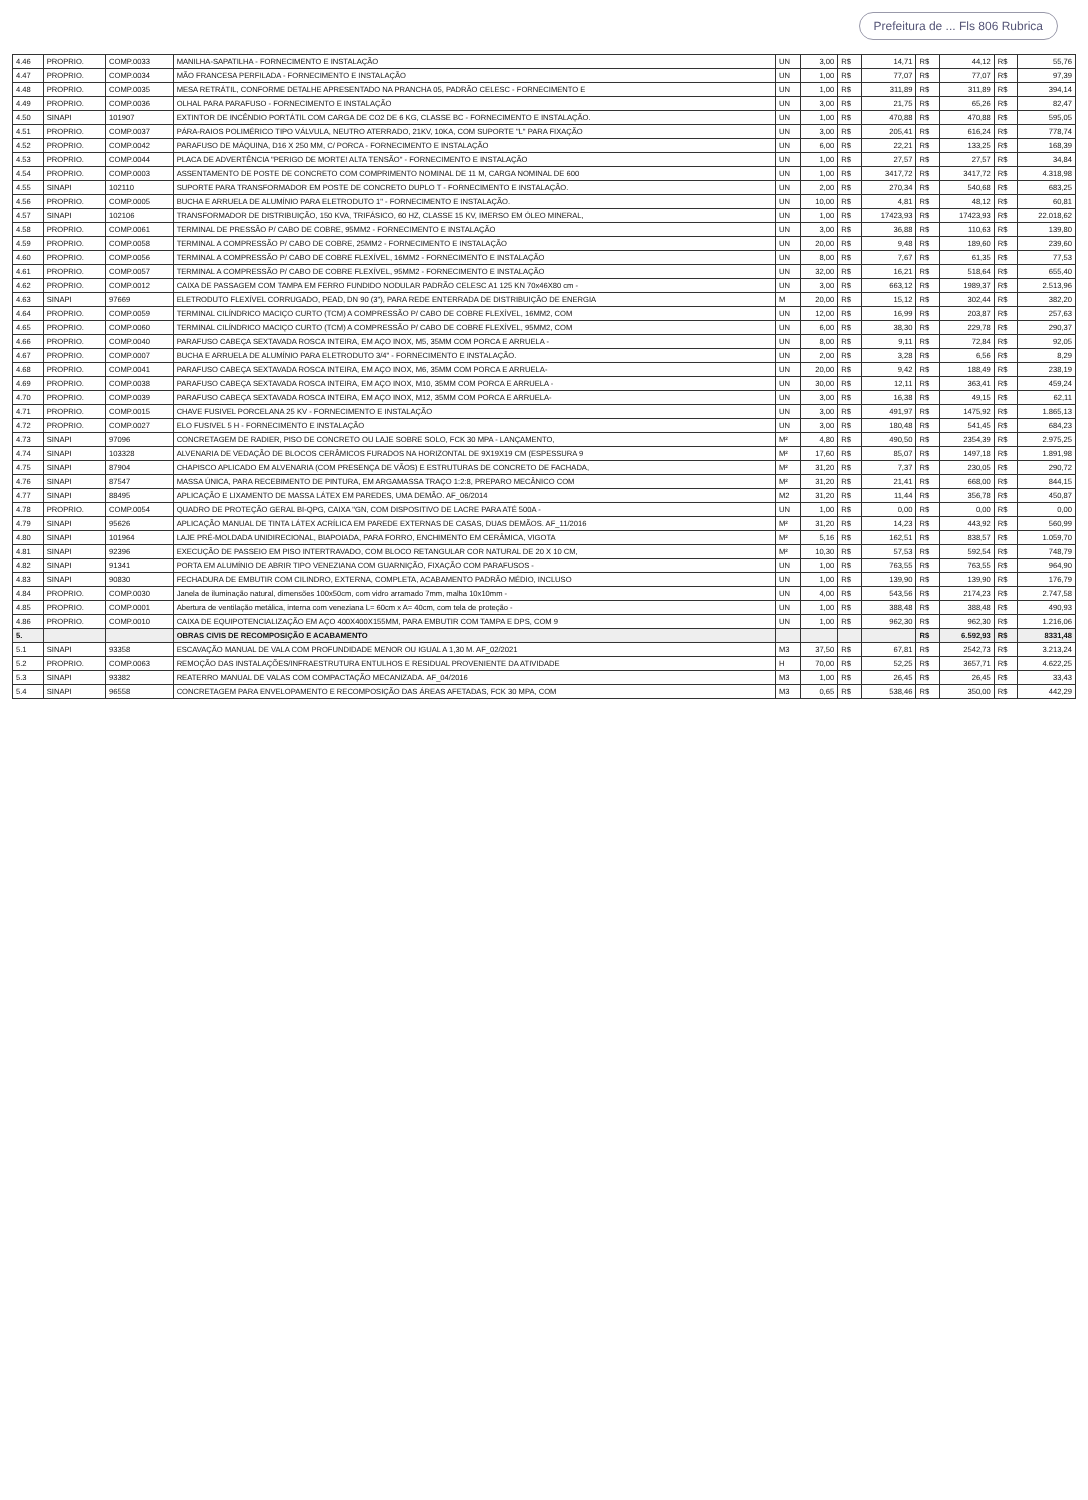Prefeitura de ... Fls 806 Rubrica
| 4.46 | PROPRIO. | COMP.0033 | MANILHA-SAPATILHA - FORNECIMENTO E INSTALAÇÃO | UN | 3,00 | R$ | 14,71 | R$ | 44,12 | R$ | 55,76 |
| 4.47 | PROPRIO. | COMP.0034 | MÃO FRANCESA PERFILADA - FORNECIMENTO E INSTALAÇÃO | UN | 1,00 | R$ | 77,07 | R$ | 77,07 | R$ | 97,39 |
| 4.48 | PROPRIO. | COMP.0035 | MESA RETRÁTIL, CONFORME DETALHE APRESENTADO NA PRANCHA 05, PADRÃO CELESC - FORNECIMENTO E | UN | 1,00 | R$ | 311,89 | R$ | 311,89 | R$ | 394,14 |
| 4.49 | PROPRIO. | COMP.0036 | OLHAL PARA PARAFUSO - FORNECIMENTO E INSTALAÇÃO | UN | 3,00 | R$ | 21,75 | R$ | 65,26 | R$ | 82,47 |
| 4.50 | SINAPI | 101907 | EXTINTOR DE INCÊNDIO PORTÁTIL COM CARGA DE CO2 DE 6 KG, CLASSE BC - FORNECIMENTO E INSTALAÇÃO. | UN | 1,00 | R$ | 470,88 | R$ | 470,88 | R$ | 595,05 |
| 4.51 | PROPRIO. | COMP.0037 | PÁRA-RAIOS POLIMÉRICO TIPO VÁLVULA, NEUTRO ATERRADO, 21KV, 10KA, COM SUPORTE "L" PARA FIXAÇÃO | UN | 3,00 | R$ | 205,41 | R$ | 616,24 | R$ | 778,74 |
| 4.52 | PROPRIO. | COMP.0042 | PARAFUSO DE MÁQUINA, D16 X 250 MM, C/ PORCA - FORNECIMENTO E INSTALAÇÃO | UN | 6,00 | R$ | 22,21 | R$ | 133,25 | R$ | 168,39 |
| 4.53 | PROPRIO. | COMP.0044 | PLACA DE ADVERTÊNCIA "PERIGO DE MORTE! ALTA TENSÃO" - FORNECIMENTO E INSTALAÇÃO | UN | 1,00 | R$ | 27,57 | R$ | 27,57 | R$ | 34,84 |
| 4.54 | PROPRIO. | COMP.0003 | ASSENTAMENTO DE POSTE DE CONCRETO COM COMPRIMENTO NOMINAL DE 11 M, CARGA NOMINAL DE 600 | UN | 1,00 | R$ | 3417,72 | R$ | 3417,72 | R$ | 4.318,98 |
| 4.55 | SINAPI | 102110 | SUPORTE PARA TRANSFORMADOR EM POSTE DE CONCRETO DUPLO T - FORNECIMENTO E INSTALAÇÃO. | UN | 2,00 | R$ | 270,34 | R$ | 540,68 | R$ | 683,25 |
| 4.56 | PROPRIO. | COMP.0005 | BUCHA E ARRUELA DE ALUMÍNIO PARA ELETRODUTO 1" - FORNECIMENTO E INSTALAÇÃO. | UN | 10,00 | R$ | 4,81 | R$ | 48,12 | R$ | 60,81 |
| 4.57 | SINAPI | 102106 | TRANSFORMADOR DE DISTRIBUIÇÃO, 150 KVA, TRIFÁSICO, 60 HZ, CLASSE 15 KV, IMERSO EM ÓLEO MINERAL, | UN | 1,00 | R$ | 17423,93 | R$ | 17423,93 | R$ | 22.018,62 |
| 4.58 | PROPRIO. | COMP.0061 | TERMINAL DE PRESSÃO P/ CABO DE COBRE, 95MM2 - FORNECIMENTO E INSTALAÇÃO | UN | 3,00 | R$ | 36,88 | R$ | 110,63 | R$ | 139,80 |
| 4.59 | PROPRIO. | COMP.0058 | TERMINAL A COMPRESSÃO P/ CABO DE COBRE, 25MM2 - FORNECIMENTO E INSTALAÇÃO | UN | 20,00 | R$ | 9,48 | R$ | 189,60 | R$ | 239,60 |
| 4.60 | PROPRIO. | COMP.0056 | TERMINAL A COMPRESSÃO P/ CABO DE COBRE FLEXÍVEL, 16MM2 - FORNECIMENTO E INSTALAÇÃO | UN | 8,00 | R$ | 7,67 | R$ | 61,35 | R$ | 77,53 |
| 4.61 | PROPRIO. | COMP.0057 | TERMINAL A COMPRESSÃO P/ CABO DE COBRE FLEXÍVEL, 95MM2 - FORNECIMENTO E INSTALAÇÃO | UN | 32,00 | R$ | 16,21 | R$ | 518,64 | R$ | 655,40 |
| 4.62 | PROPRIO. | COMP.0012 | CAIXA DE PASSAGEM COM TAMPA EM FERRO FUNDIDO NODULAR PADRÃO CELESC A1 125 KN 70x46X80 cm - | UN | 3,00 | R$ | 663,12 | R$ | 1989,37 | R$ | 2.513,96 |
| 4.63 | SINAPI | 97669 | ELETRODUTO FLEXÍVEL CORRUGADO, PEAD, DN 90 (3"), PARA REDE ENTERRADA DE DISTRIBUIÇÃO DE ENERGIA | M | 20,00 | R$ | 15,12 | R$ | 302,44 | R$ | 382,20 |
| 4.64 | PROPRIO. | COMP.0059 | TERMINAL CILÍNDRICO MACIÇO CURTO (TCM) A COMPRESSÃO P/ CABO DE COBRE FLEXÍVEL, 16MM2, COM | UN | 12,00 | R$ | 16,99 | R$ | 203,87 | R$ | 257,63 |
| 4.65 | PROPRIO. | COMP.0060 | TERMINAL CILÍNDRICO MACIÇO CURTO (TCM) A COMPRESSÃO P/ CABO DE COBRE FLEXÍVEL, 95MM2, COM | UN | 6,00 | R$ | 38,30 | R$ | 229,78 | R$ | 290,37 |
| 4.66 | PROPRIO. | COMP.0040 | PARAFUSO CABEÇA SEXTAVADA ROSCA INTEIRA, EM AÇO INOX, M5, 35MM COM PORCA E ARRUELA - | UN | 8,00 | R$ | 9,11 | R$ | 72,84 | R$ | 92,05 |
| 4.67 | PROPRIO. | COMP.0007 | BUCHA E ARRUELA DE ALUMÍNIO PARA ELETRODUTO 3/4" - FORNECIMENTO E INSTALAÇÃO. | UN | 2,00 | R$ | 3,28 | R$ | 6,56 | R$ | 8,29 |
| 4.68 | PROPRIO. | COMP.0041 | PARAFUSO CABEÇA SEXTAVADA ROSCA INTEIRA, EM AÇO INOX, M6, 35MM COM PORCA E ARRUELA- | UN | 20,00 | R$ | 9,42 | R$ | 188,49 | R$ | 238,19 |
| 4.69 | PROPRIO. | COMP.0038 | PARAFUSO CABEÇA SEXTAVADA ROSCA INTEIRA, EM AÇO INOX, M10, 35MM COM PORCA E ARRUELA - | UN | 30,00 | R$ | 12,11 | R$ | 363,41 | R$ | 459,24 |
| 4.70 | PROPRIO. | COMP.0039 | PARAFUSO CABEÇA SEXTAVADA ROSCA INTEIRA, EM AÇO INOX, M12, 35MM COM PORCA E ARRUELA- | UN | 3,00 | R$ | 16,38 | R$ | 49,15 | R$ | 62,11 |
| 4.71 | PROPRIO. | COMP.0015 | CHAVE FUSIVEL PORCELANA 25 KV - FORNECIMENTO E INSTALAÇÃO | UN | 3,00 | R$ | 491,97 | R$ | 1475,92 | R$ | 1.865,13 |
| 4.72 | PROPRIO. | COMP.0027 | ELO FUSIVEL 5 H - FORNECIMENTO E INSTALAÇÃO | UN | 3,00 | R$ | 180,48 | R$ | 541,45 | R$ | 684,23 |
| 4.73 | SINAPI | 97096 | CONCRETAGEM DE RADIER, PISO DE CONCRETO OU LAJE SOBRE SOLO, FCK 30 MPA - LANÇAMENTO, | M² | 4,80 | R$ | 490,50 | R$ | 2354,39 | R$ | 2.975,25 |
| 4.74 | SINAPI | 103328 | ALVENARIA DE VEDAÇÃO DE BLOCOS CERÂMICOS FURADOS NA HORIZONTAL DE 9X19X19 CM (ESPESSURA 9 | M² | 17,60 | R$ | 85,07 | R$ | 1497,18 | R$ | 1.891,98 |
| 4.75 | SINAPI | 87904 | CHAPISCO APLICADO EM ALVENARIA (COM PRESENÇA DE VÃOS) E ESTRUTURAS DE CONCRETO DE FACHADA, | M² | 31,20 | R$ | 7,37 | R$ | 230,05 | R$ | 290,72 |
| 4.76 | SINAPI | 87547 | MASSA ÚNICA, PARA RECEBIMENTO DE PINTURA, EM ARGAMASSA TRAÇO 1:2:8, PREPARO MECÂNICO COM | M² | 31,20 | R$ | 21,41 | R$ | 668,00 | R$ | 844,15 |
| 4.77 | SINAPI | 88495 | APLICAÇÃO E LIXAMENTO DE MASSA LÁTEX EM PAREDES, UMA DEMÃO. AF_06/2014 | M2 | 31,20 | R$ | 11,44 | R$ | 356,78 | R$ | 450,87 |
| 4.78 | PROPRIO. | COMP.0054 | QUADRO DE PROTEÇÃO GERAL BI-QPG, CAIXA "GN, COM DISPOSITIVO DE LACRE PARA ATÉ 500A - | UN | 1,00 | R$ | 0,00 | R$ | 0,00 | R$ | 0,00 |
| 4.79 | SINAPI | 95626 | APLICAÇÃO MANUAL DE TINTA LÁTEX ACRÍLICA EM PAREDE EXTERNAS DE CASAS, DUAS DEMÃOS. AF_11/2016 | M² | 31,20 | R$ | 14,23 | R$ | 443,92 | R$ | 560,99 |
| 4.80 | SINAPI | 101964 | LAJE PRÉ-MOLDADA UNIDIRECIONAL, BIAPOIADA, PARA FORRO, ENCHIMENTO EM CERÂMICA, VIGOTA | M² | 5,16 | R$ | 162,51 | R$ | 838,57 | R$ | 1.059,70 |
| 4.81 | SINAPI | 92396 | EXECUÇÃO DE PASSEIO EM PISO INTERTRAVADO, COM BLOCO RETANGULAR COR NATURAL DE 20 X 10 CM, | M² | 10,30 | R$ | 57,53 | R$ | 592,54 | R$ | 748,79 |
| 4.82 | SINAPI | 91341 | PORTA EM ALUMÍNIO DE ABRIR TIPO VENEZIANA COM GUARNIÇÃO, FIXAÇÃO COM PARAFUSOS - | UN | 1,00 | R$ | 763,55 | R$ | 763,55 | R$ | 964,90 |
| 4.83 | SINAPI | 90830 | FECHADURA DE EMBUTIR COM CILINDRO, EXTERNA, COMPLETA, ACABAMENTO PADRÃO MÉDIO, INCLUSO | UN | 1,00 | R$ | 139,90 | R$ | 139,90 | R$ | 176,79 |
| 4.84 | PROPRIO. | COMP.0030 | Janela de iluminação natural, dimensões 100x50cm, com vidro arramado 7mm, malha 10x10mm - | UN | 4,00 | R$ | 543,56 | R$ | 2174,23 | R$ | 2.747,58 |
| 4.85 | PROPRIO. | COMP.0001 | Abertura de ventilação metálica, interna com veneziana L= 60cm x A= 40cm, com tela de proteção - | UN | 1,00 | R$ | 388,48 | R$ | 388,48 | R$ | 490,93 |
| 4.86 | PROPRIO. | COMP.0010 | CAIXA DE EQUIPOTENCIALIZAÇÃO EM AÇO 400X400X155MM, PARA EMBUTIR COM TAMPA E DPS, COM 9 | UN | 1,00 | R$ | 962,30 | R$ | 962,30 | R$ | 1.216,06 |
| 5. | | | OBRAS CIVIS DE RECOMPOSIÇÃO E ACABAMENTO | | | | | R$ | 6.592,93 | R$ | 8331,48 |
| 5.1 | SINAPI | 93358 | ESCAVAÇÃO MANUAL DE VALA COM PROFUNDIDADE MENOR OU IGUAL A 1,30 M. AF_02/2021 | M3 | 37,50 | R$ | 67,81 | R$ | 2542,73 | R$ | 3.213,24 |
| 5.2 | PROPRIO. | COMP.0063 | REMOÇÃO DAS INSTALAÇÕES/INFRAESTRUTURA ENTULHOS E RESIDUAL PROVENIENTE DA ATIVIDADE | H | 70,00 | R$ | 52,25 | R$ | 3657,71 | R$ | 4.622,25 |
| 5.3 | SINAPI | 93382 | REATERRO MANUAL DE VALAS COM COMPACTAÇÃO MECANIZADA. AF_04/2016 | M3 | 1,00 | R$ | 26,45 | R$ | 26,45 | R$ | 33,43 |
| 5.4 | SINAPI | 96558 | CONCRETAGEM PARA ENVELOPAMENTO E RECOMPOSIÇÃO DAS ÁREAS AFETADAS, FCK 30 MPA, COM | M3 | 0,65 | R$ | 538,46 | R$ | 350,00 | R$ | 442,29 |